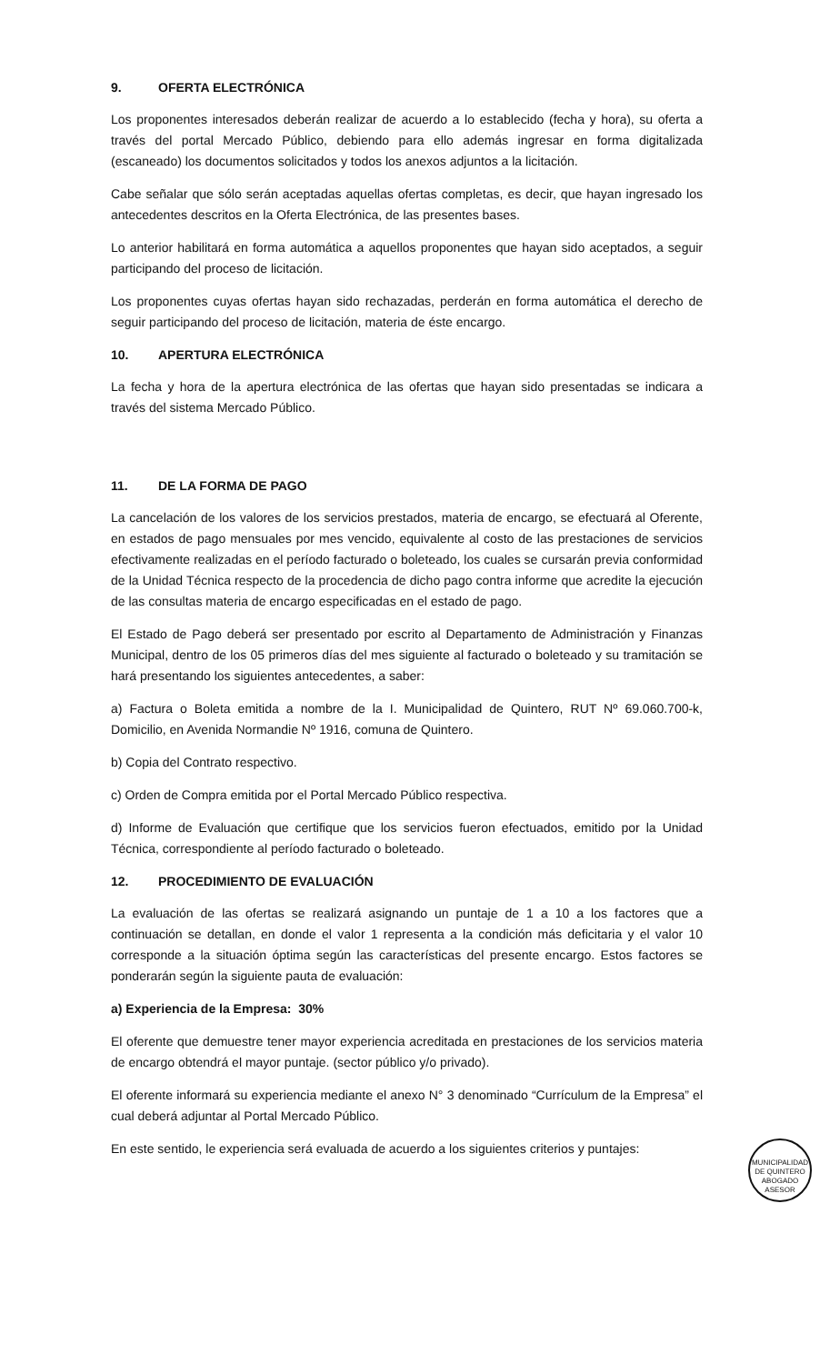9. OFERTA ELECTRÓNICA
Los proponentes interesados deberán realizar de acuerdo a lo establecido (fecha y hora), su oferta a través del portal Mercado Público, debiendo para ello además ingresar en forma digitalizada (escaneado) los documentos solicitados y todos los anexos adjuntos a la licitación.
Cabe señalar que sólo serán aceptadas aquellas ofertas completas, es decir, que hayan ingresado los antecedentes descritos en la Oferta Electrónica, de las presentes bases.
Lo anterior habilitará en forma automática a aquellos proponentes que hayan sido aceptados, a seguir participando del proceso de licitación.
Los proponentes cuyas ofertas hayan sido rechazadas, perderán en forma automática el derecho de seguir participando del proceso de licitación, materia de éste encargo.
10. APERTURA ELECTRÓNICA
La fecha y hora de la apertura electrónica de las ofertas que hayan sido presentadas se indicara a través del sistema Mercado Público.
11. DE LA FORMA DE PAGO
La cancelación de los valores de los servicios prestados, materia de encargo, se efectuará al Oferente, en estados de pago mensuales por mes vencido, equivalente al costo de las prestaciones de servicios efectivamente realizadas en el período facturado o boleteado, los cuales se cursarán previa conformidad de la Unidad Técnica respecto de la procedencia de dicho pago contra informe que acredite la ejecución de las consultas materia de encargo especificadas en el estado de pago.
El Estado de Pago deberá ser presentado por escrito al Departamento de Administración y Finanzas Municipal, dentro de los 05 primeros días del mes siguiente al facturado o boleteado y su tramitación se hará presentando los siguientes antecedentes, a saber:
a) Factura o Boleta emitida a nombre de la I. Municipalidad de Quintero, RUT Nº 69.060.700-k, Domicilio, en Avenida Normandie Nº 1916, comuna de Quintero.
b) Copia del Contrato respectivo.
c) Orden de Compra emitida por el Portal Mercado Público respectiva.
d) Informe de Evaluación que certifique que los servicios fueron efectuados, emitido por la Unidad Técnica, correspondiente al período facturado o boleteado.
12. PROCEDIMIENTO DE EVALUACIÓN
La evaluación de las ofertas se realizará asignando un puntaje de 1 a 10 a los factores que a continuación se detallan, en donde el valor 1 representa a la condición más deficitaria y el valor 10 corresponde a la situación óptima según las características del presente encargo. Estos factores se ponderarán según la siguiente pauta de evaluación:
a) Experiencia de la Empresa: 30%
El oferente que demuestre tener mayor experiencia acreditada en prestaciones de los servicios materia de encargo obtendrá el mayor puntaje. (sector público y/o privado).
El oferente informará su experiencia mediante el anexo N° 3 denominado “Currículum de la Empresa” el cual deberá adjuntar al Portal Mercado Público.
MUNICIPALIDAD DE QUINTERO ABOGADO ASESOR
En este sentido, le experiencia será evaluada de acuerdo a los siguientes criterios y puntajes: